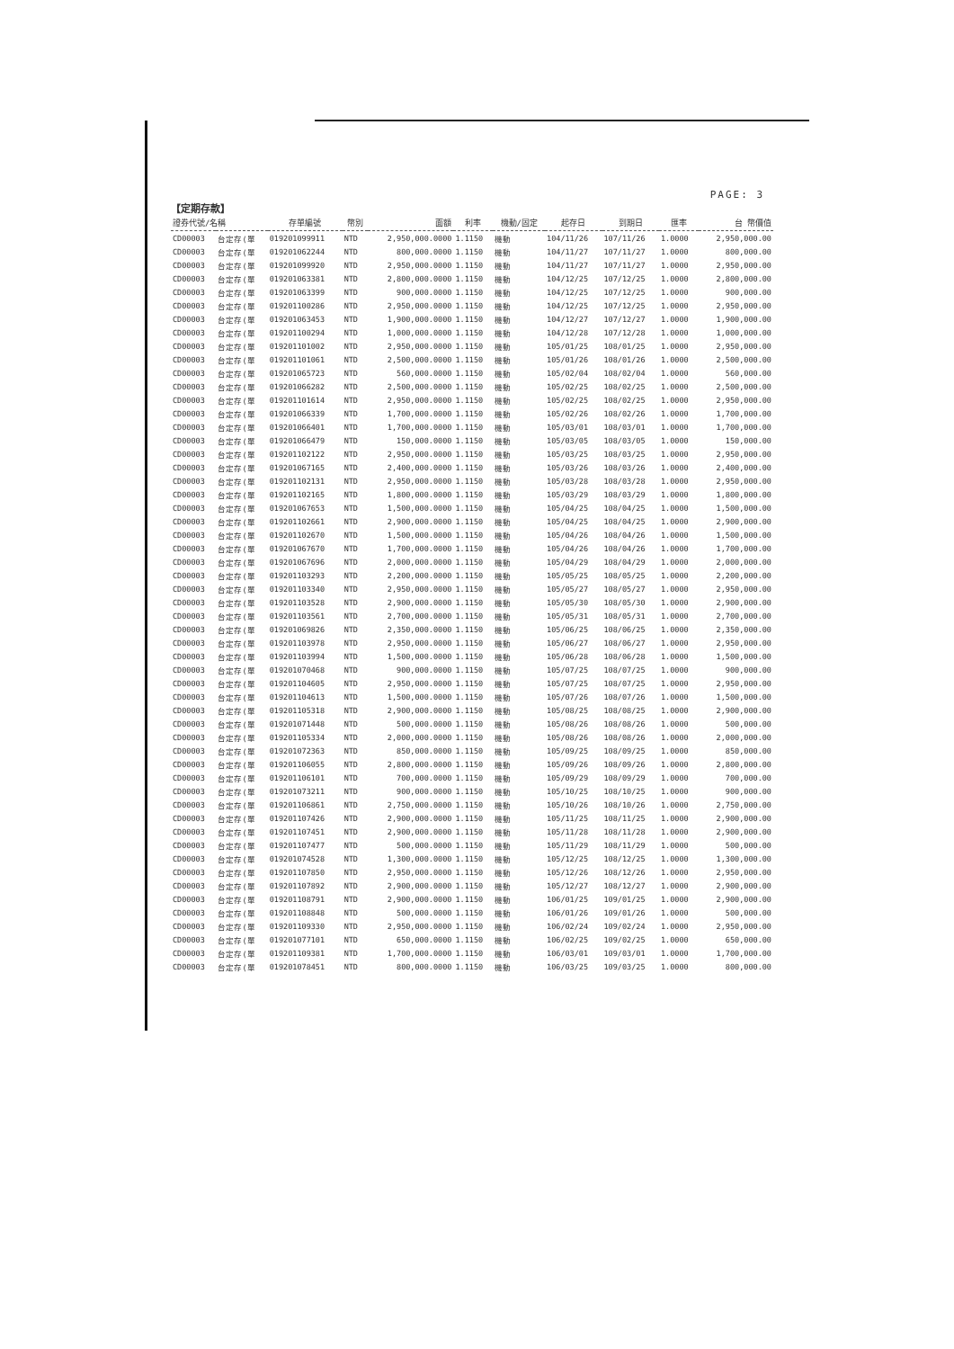PAGE: 3
【定期存款】
| 證券代號/名稱 | | 存單編號 | 幣別 | 面額 | 利率 | 機動/固定 | 起存日 | 到期日 | 匯率 | 台 幣價值 |
| --- | --- | --- | --- | --- | --- | --- | --- | --- | --- | --- |
| CD00003 | 台定存(單 | 019201099911 | NTD | 2,950,000.0000 | 1.1150 | 機動 | 104/11/26 | 107/11/26 | 1.0000 | 2,950,000.00 |
| CD00003 | 台定存(單 | 019201062244 | NTD | 800,000.0000 | 1.1150 | 機動 | 104/11/27 | 107/11/27 | 1.0000 | 800,000.00 |
| CD00003 | 台定存(單 | 019201099920 | NTD | 2,950,000.0000 | 1.1150 | 機動 | 104/11/27 | 107/11/27 | 1.0000 | 2,950,000.00 |
| CD00003 | 台定存(單 | 019201063381 | NTD | 2,800,000.0000 | 1.1150 | 機動 | 104/12/25 | 107/12/25 | 1.0000 | 2,800,000.00 |
| CD00003 | 台定存(單 | 019201063399 | NTD | 900,000.0000 | 1.1150 | 機動 | 104/12/25 | 107/12/25 | 1.0000 | 900,000.00 |
| CD00003 | 台定存(單 | 019201100286 | NTD | 2,950,000.0000 | 1.1150 | 機動 | 104/12/25 | 107/12/25 | 1.0000 | 2,950,000.00 |
| CD00003 | 台定存(單 | 019201063453 | NTD | 1,900,000.0000 | 1.1150 | 機動 | 104/12/27 | 107/12/27 | 1.0000 | 1,900,000.00 |
| CD00003 | 台定存(單 | 019201100294 | NTD | 1,000,000.0000 | 1.1150 | 機動 | 104/12/28 | 107/12/28 | 1.0000 | 1,000,000.00 |
| CD00003 | 台定存(單 | 019201101002 | NTD | 2,950,000.0000 | 1.1150 | 機動 | 105/01/25 | 108/01/25 | 1.0000 | 2,950,000.00 |
| CD00003 | 台定存(單 | 019201101061 | NTD | 2,500,000.0000 | 1.1150 | 機動 | 105/01/26 | 108/01/26 | 1.0000 | 2,500,000.00 |
| CD00003 | 台定存(單 | 019201065723 | NTD | 560,000.0000 | 1.1150 | 機動 | 105/02/04 | 108/02/04 | 1.0000 | 560,000.00 |
| CD00003 | 台定存(單 | 019201066282 | NTD | 2,500,000.0000 | 1.1150 | 機動 | 105/02/25 | 108/02/25 | 1.0000 | 2,500,000.00 |
| CD00003 | 台定存(單 | 019201101614 | NTD | 2,950,000.0000 | 1.1150 | 機動 | 105/02/25 | 108/02/25 | 1.0000 | 2,950,000.00 |
| CD00003 | 台定存(單 | 019201066339 | NTD | 1,700,000.0000 | 1.1150 | 機動 | 105/02/26 | 108/02/26 | 1.0000 | 1,700,000.00 |
| CD00003 | 台定存(單 | 019201066401 | NTD | 1,700,000.0000 | 1.1150 | 機動 | 105/03/01 | 108/03/01 | 1.0000 | 1,700,000.00 |
| CD00003 | 台定存(單 | 019201066479 | NTD | 150,000.0000 | 1.1150 | 機動 | 105/03/05 | 108/03/05 | 1.0000 | 150,000.00 |
| CD00003 | 台定存(單 | 019201102122 | NTD | 2,950,000.0000 | 1.1150 | 機動 | 105/03/25 | 108/03/25 | 1.0000 | 2,950,000.00 |
| CD00003 | 台定存(單 | 019201067165 | NTD | 2,400,000.0000 | 1.1150 | 機動 | 105/03/26 | 108/03/26 | 1.0000 | 2,400,000.00 |
| CD00003 | 台定存(單 | 019201102131 | NTD | 2,950,000.0000 | 1.1150 | 機動 | 105/03/28 | 108/03/28 | 1.0000 | 2,950,000.00 |
| CD00003 | 台定存(單 | 019201102165 | NTD | 1,800,000.0000 | 1.1150 | 機動 | 105/03/29 | 108/03/29 | 1.0000 | 1,800,000.00 |
| CD00003 | 台定存(單 | 019201067653 | NTD | 1,500,000.0000 | 1.1150 | 機動 | 105/04/25 | 108/04/25 | 1.0000 | 1,500,000.00 |
| CD00003 | 台定存(單 | 019201102661 | NTD | 2,900,000.0000 | 1.1150 | 機動 | 105/04/25 | 108/04/25 | 1.0000 | 2,900,000.00 |
| CD00003 | 台定存(單 | 019201102670 | NTD | 1,500,000.0000 | 1.1150 | 機動 | 105/04/26 | 108/04/26 | 1.0000 | 1,500,000.00 |
| CD00003 | 台定存(單 | 019201067670 | NTD | 1,700,000.0000 | 1.1150 | 機動 | 105/04/26 | 108/04/26 | 1.0000 | 1,700,000.00 |
| CD00003 | 台定存(單 | 019201067696 | NTD | 2,000,000.0000 | 1.1150 | 機動 | 105/04/29 | 108/04/29 | 1.0000 | 2,000,000.00 |
| CD00003 | 台定存(單 | 019201103293 | NTD | 2,200,000.0000 | 1.1150 | 機動 | 105/05/25 | 108/05/25 | 1.0000 | 2,200,000.00 |
| CD00003 | 台定存(單 | 019201103340 | NTD | 2,950,000.0000 | 1.1150 | 機動 | 105/05/27 | 108/05/27 | 1.0000 | 2,950,000.00 |
| CD00003 | 台定存(單 | 019201103528 | NTD | 2,900,000.0000 | 1.1150 | 機動 | 105/05/30 | 108/05/30 | 1.0000 | 2,900,000.00 |
| CD00003 | 台定存(單 | 019201103561 | NTD | 2,700,000.0000 | 1.1150 | 機動 | 105/05/31 | 108/05/31 | 1.0000 | 2,700,000.00 |
| CD00003 | 台定存(單 | 019201069826 | NTD | 2,350,000.0000 | 1.1150 | 機動 | 105/06/25 | 108/06/25 | 1.0000 | 2,350,000.00 |
| CD00003 | 台定存(單 | 019201103978 | NTD | 2,950,000.0000 | 1.1150 | 機動 | 105/06/27 | 108/06/27 | 1.0000 | 2,950,000.00 |
| CD00003 | 台定存(單 | 019201103994 | NTD | 1,500,000.0000 | 1.1150 | 機動 | 105/06/28 | 108/06/28 | 1.0000 | 1,500,000.00 |
| CD00003 | 台定存(單 | 019201070468 | NTD | 900,000.0000 | 1.1150 | 機動 | 105/07/25 | 108/07/25 | 1.0000 | 900,000.00 |
| CD00003 | 台定存(單 | 019201104605 | NTD | 2,950,000.0000 | 1.1150 | 機動 | 105/07/25 | 108/07/25 | 1.0000 | 2,950,000.00 |
| CD00003 | 台定存(單 | 019201104613 | NTD | 1,500,000.0000 | 1.1150 | 機動 | 105/07/26 | 108/07/26 | 1.0000 | 1,500,000.00 |
| CD00003 | 台定存(單 | 019201105318 | NTD | 2,900,000.0000 | 1.1150 | 機動 | 105/08/25 | 108/08/25 | 1.0000 | 2,900,000.00 |
| CD00003 | 台定存(單 | 019201071448 | NTD | 500,000.0000 | 1.1150 | 機動 | 105/08/26 | 108/08/26 | 1.0000 | 500,000.00 |
| CD00003 | 台定存(單 | 019201105334 | NTD | 2,000,000.0000 | 1.1150 | 機動 | 105/08/26 | 108/08/26 | 1.0000 | 2,000,000.00 |
| CD00003 | 台定存(單 | 019201072363 | NTD | 850,000.0000 | 1.1150 | 機動 | 105/09/25 | 108/09/25 | 1.0000 | 850,000.00 |
| CD00003 | 台定存(單 | 019201106055 | NTD | 2,800,000.0000 | 1.1150 | 機動 | 105/09/26 | 108/09/26 | 1.0000 | 2,800,000.00 |
| CD00003 | 台定存(單 | 019201106101 | NTD | 700,000.0000 | 1.1150 | 機動 | 105/09/29 | 108/09/29 | 1.0000 | 700,000.00 |
| CD00003 | 台定存(單 | 019201073211 | NTD | 900,000.0000 | 1.1150 | 機動 | 105/10/25 | 108/10/25 | 1.0000 | 900,000.00 |
| CD00003 | 台定存(單 | 019201106861 | NTD | 2,750,000.0000 | 1.1150 | 機動 | 105/10/26 | 108/10/26 | 1.0000 | 2,750,000.00 |
| CD00003 | 台定存(單 | 019201107426 | NTD | 2,900,000.0000 | 1.1150 | 機動 | 105/11/25 | 108/11/25 | 1.0000 | 2,900,000.00 |
| CD00003 | 台定存(單 | 019201107451 | NTD | 2,900,000.0000 | 1.1150 | 機動 | 105/11/28 | 108/11/28 | 1.0000 | 2,900,000.00 |
| CD00003 | 台定存(單 | 019201107477 | NTD | 500,000.0000 | 1.1150 | 機動 | 105/11/29 | 108/11/29 | 1.0000 | 500,000.00 |
| CD00003 | 台定存(單 | 019201074528 | NTD | 1,300,000.0000 | 1.1150 | 機動 | 105/12/25 | 108/12/25 | 1.0000 | 1,300,000.00 |
| CD00003 | 台定存(單 | 019201107850 | NTD | 2,950,000.0000 | 1.1150 | 機動 | 105/12/26 | 108/12/26 | 1.0000 | 2,950,000.00 |
| CD00003 | 台定存(單 | 019201107892 | NTD | 2,900,000.0000 | 1.1150 | 機動 | 105/12/27 | 108/12/27 | 1.0000 | 2,900,000.00 |
| CD00003 | 台定存(單 | 019201108791 | NTD | 2,900,000.0000 | 1.1150 | 機動 | 106/01/25 | 109/01/25 | 1.0000 | 2,900,000.00 |
| CD00003 | 台定存(單 | 019201108848 | NTD | 500,000.0000 | 1.1150 | 機動 | 106/01/26 | 109/01/26 | 1.0000 | 500,000.00 |
| CD00003 | 台定存(單 | 019201109330 | NTD | 2,950,000.0000 | 1.1150 | 機動 | 106/02/24 | 109/02/24 | 1.0000 | 2,950,000.00 |
| CD00003 | 台定存(單 | 019201077101 | NTD | 650,000.0000 | 1.1150 | 機動 | 106/02/25 | 109/02/25 | 1.0000 | 650,000.00 |
| CD00003 | 台定存(單 | 019201109381 | NTD | 1,700,000.0000 | 1.1150 | 機動 | 106/03/01 | 109/03/01 | 1.0000 | 1,700,000.00 |
| CD00003 | 台定存(單 | 019201078451 | NTD | 800,000.0000 | 1.1150 | 機動 | 106/03/25 | 109/03/25 | 1.0000 | 800,000.00 |